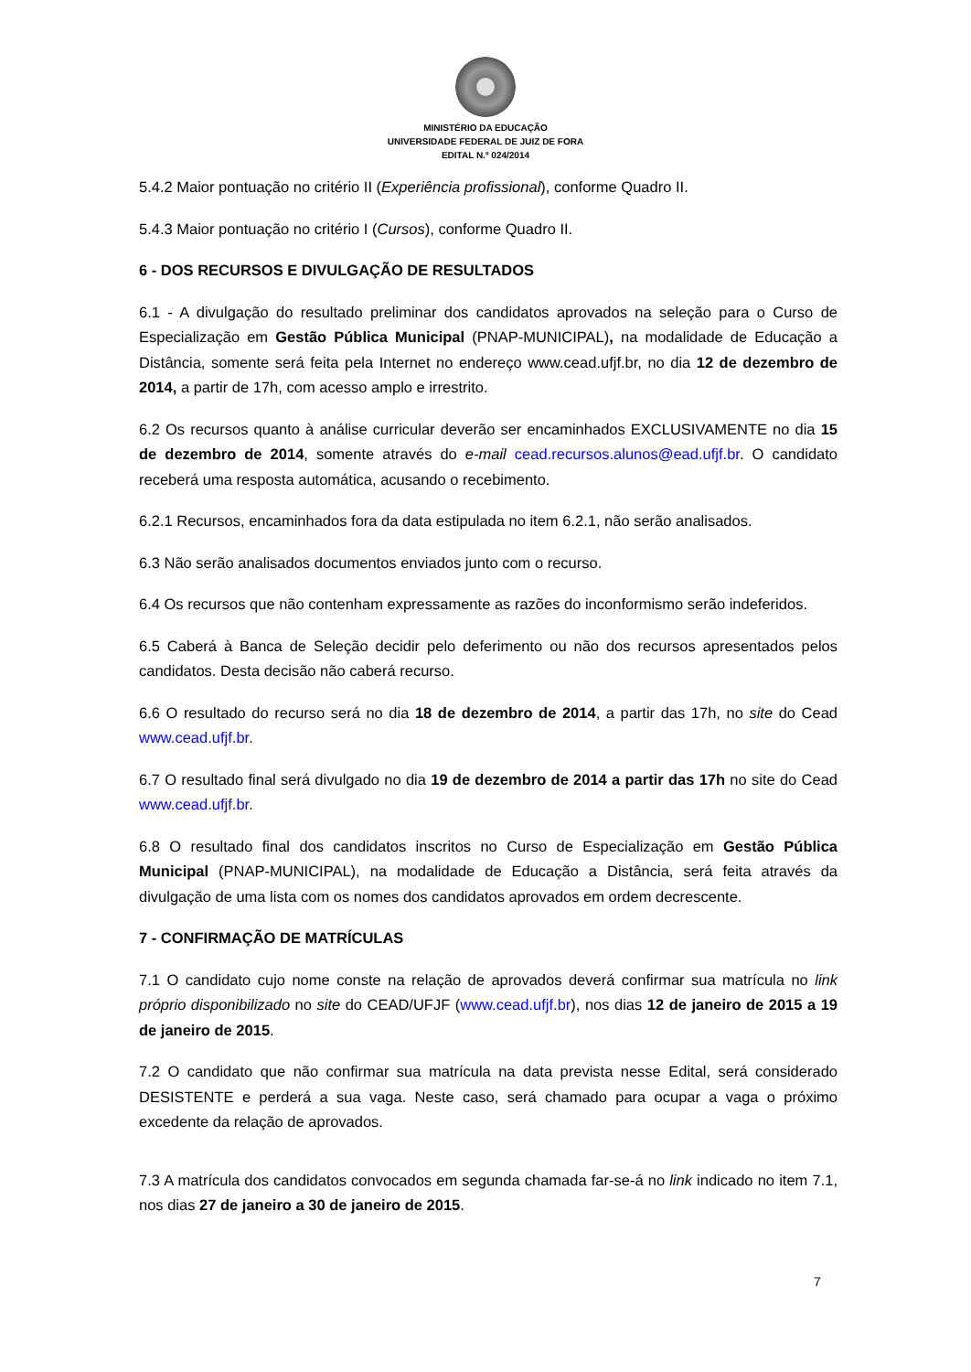MINISTÉRIO DA EDUCAÇÃO
UNIVERSIDADE FEDERAL DE JUIZ DE FORA
EDITAL N.º 024/2014
5.4.2 Maior pontuação no critério II (Experiência profissional), conforme Quadro II.
5.4.3 Maior pontuação no critério I (Cursos), conforme Quadro II.
6 - DOS RECURSOS E DIVULGAÇÃO DE RESULTADOS
6.1 - A divulgação do resultado preliminar dos candidatos aprovados na seleção para o Curso de Especialização em Gestão Pública Municipal (PNAP-MUNICIPAL), na modalidade de Educação a Distância, somente será feita pela Internet no endereço www.cead.ufjf.br, no dia 12 de dezembro de 2014, a partir de 17h, com acesso amplo e irrestrito.
6.2 Os recursos quanto à análise curricular deverão ser encaminhados EXCLUSIVAMENTE no dia 15 de dezembro de 2014, somente através do e-mail cead.recursos.alunos@ead.ufjf.br. O candidato receberá uma resposta automática, acusando o recebimento.
6.2.1 Recursos, encaminhados fora da data estipulada no item 6.2.1, não serão analisados.
6.3 Não serão analisados documentos enviados junto com o recurso.
6.4 Os recursos que não contenham expressamente as razões do inconformismo serão indeferidos.
6.5 Caberá à Banca de Seleção decidir pelo deferimento ou não dos recursos apresentados pelos candidatos. Desta decisão não caberá recurso.
6.6 O resultado do recurso será no dia 18 de dezembro de 2014, a partir das 17h, no site do Cead www.cead.ufjf.br.
6.7 O resultado final será divulgado no dia 19 de dezembro de 2014 a partir das 17h no site do Cead www.cead.ufjf.br.
6.8 O resultado final dos candidatos inscritos no Curso de Especialização em Gestão Pública Municipal (PNAP-MUNICIPAL), na modalidade de Educação a Distância, será feita através da divulgação de uma lista com os nomes dos candidatos aprovados em ordem decrescente.
7 - CONFIRMAÇÃO DE MATRÍCULAS
7.1 O candidato cujo nome conste na relação de aprovados deverá confirmar sua matrícula no link próprio disponibilizado no site do CEAD/UFJF (www.cead.ufjf.br), nos dias 12 de janeiro de 2015 a 19 de janeiro de 2015.
7.2 O candidato que não confirmar sua matrícula na data prevista nesse Edital, será considerado DESISTENTE e perderá a sua vaga. Neste caso, será chamado para ocupar a vaga o próximo excedente da relação de aprovados.
7.3 A matrícula dos candidatos convocados em segunda chamada far-se-á no link indicado no item 7.1, nos dias 27 de janeiro a 30 de janeiro de 2015.
7